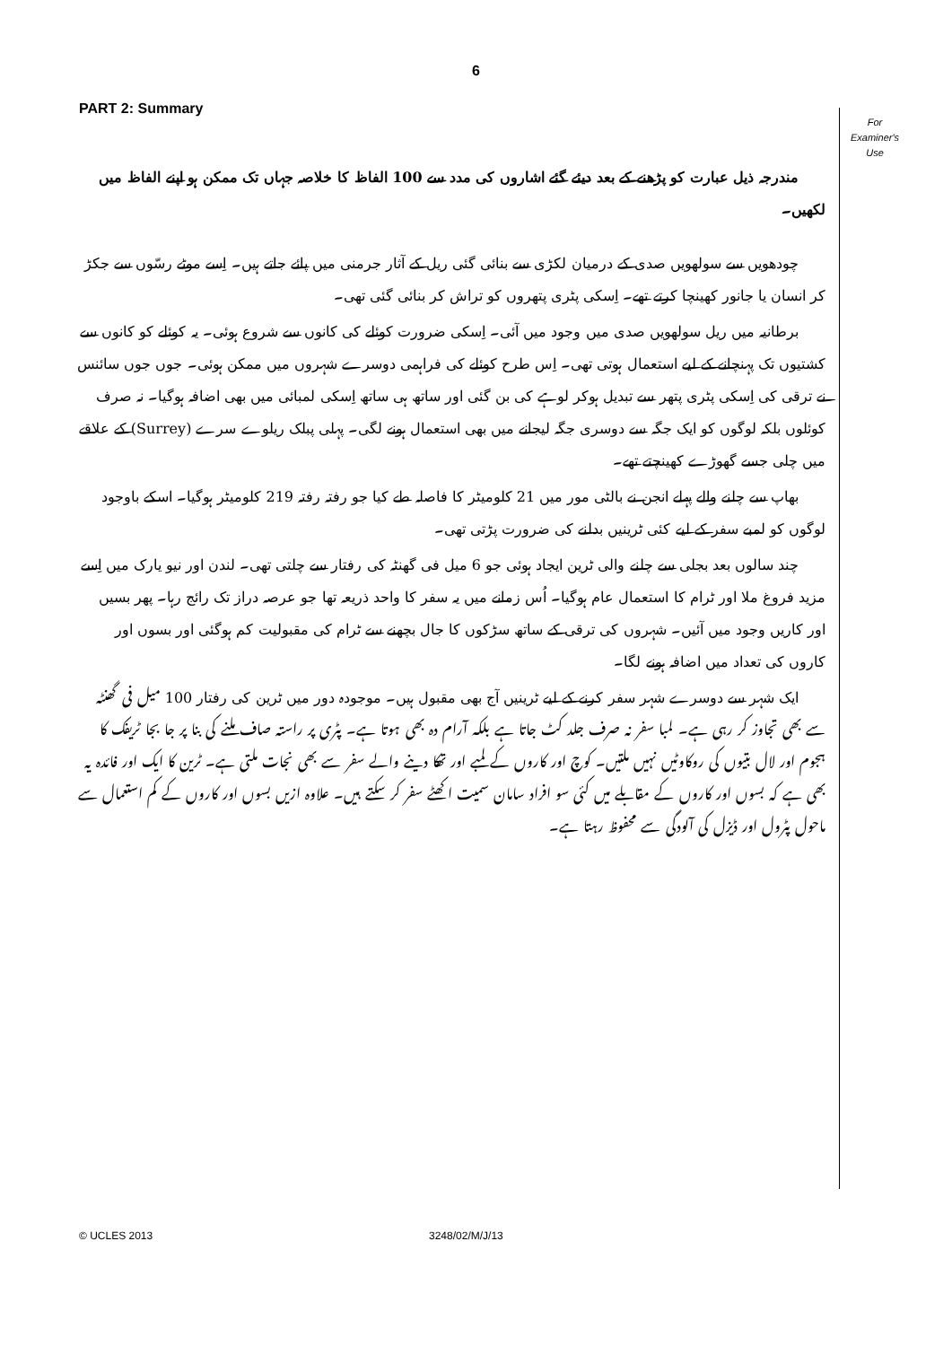6
PART 2: Summary
For
Examiner's
Use
مندرجہ ذیل عبارت کو پڑھنے کے بعد دیئے گئے اشاروں کی مدد سے 100 الفاظ کا خلاصہ جہاں تک ممکن ہو اپنے الفاظ میں لکھیں۔
چودھویں سے سولھویں صدی کے درمیان لکڑی سے بنائی گئی ریل کے آثار جرمنی میں پائے جاتے ہیں۔ اِسے موٹے رسّوں سے جکڑ کر انسان یا جانور کھینچا کرتے تھے۔ اِسکی پٹری پتھروں کو تراش کر بنائی گئی تھی۔
برطانیہ میں ریل سولھویں صدی میں وجود میں آئی۔ اِسکی ضرورت کوئلے کی کانوں سے شروع ہوئی۔ یہ کوئلے کو کانوں سے کشتیوں تک پہنچانے کے لیے استعمال ہوتی تھی۔ اِس طرح کوئلے کی فراہمی دوسرے شہروں میں ممکن ہوئی۔ جوں جوں سائنس نے ترقی کی اِسکی پٹری پتھر سے تبدیل ہوکر لوہے کی بن گئی اور ساتھ ہی ساتھ اِسکی لمبائی میں بھی اضافہ ہوگیا۔ نہ صرف کوئلوں بلکہ لوگوں کو ایک جگہ سے دوسری جگہ لیجانے میں بھی استعمال ہونے لگی۔ پہلی پبلک ریلوے سرے (Surrey) کے علاقے میں چلی جسے گھوڑے کھینچتے تھے۔
بھاپ سے چلنے والے پہلے انجن نے بالٹی مور میں 21 کلومیٹر کا فاصلہ طے کیا جو رفتہ رفتہ 219 کلومیٹر ہوگیا۔ اسکے باوجود لوگوں کو لمبے سفر کے لیے کئی ٹرینیں بدلنے کی ضرورت پڑتی تھی۔
چند سالوں بعد بجلی سے چلنے والی ٹرین ایجاد ہوئی جو 6 میل فی گھنٹہ کی رفتار سے چلتی تھی۔ لندن اور نیو یارک میں اِسے مزید فروغ ملا اور ٹرام کا استعمال عام ہوگیا۔ اُس زمانے میں یہ سفر کا واحد ذریعہ تھا جو عرصہ دراز تک رائج رہا۔ پھر بسیں اور کاریں وجود میں آئیں۔ شہروں کی ترقی کے ساتھ سڑکوں کا جال بچھنے سے ٹرام کی مقبولیت کم ہوگئی اور بسوں اور کاروں کی تعداد میں اضافہ ہونے لگا۔
ایک شہر سے دوسرے شہر سفر کرنے کے لیے ٹرینیں آج بھی مقبول ہیں۔ موجودہ دور میں ٹرین کی رفتار 100 میل فی گھنٹہ سے بھی تجاوز کر رہی ہے۔ لمبا سفر نہ صرف جلد کٹ جاتا ہے بلکہ آرام دہ بھی ہوتا ہے۔ پٹری پر راستہ صاف ملنے کی بنا پر جا بجا ٹریفک کا ہجوم اور لال بتیوں کی روکاوٹیں نہیں ملتیں۔ کوچ اور کاروں کے لمبے اور تھکا دینے والے سفر سے بھی نجات ملتی ہے۔ ٹرین کا ایک اور فائدہ یہ بھی ہے کہ بسوں اور کاروں کے مقابلے میں کئی سو افراد سامان سمیت اکھٹے سفر کر سکتے ہیں۔ علاوہ ازیں بسوں اور کاروں کے کم استعمال سے ماحول پٹرول اور ڈیزل کی آلودگی سے محفوظ رہتا ہے۔
© UCLES 2013 3248/02/M/J/13